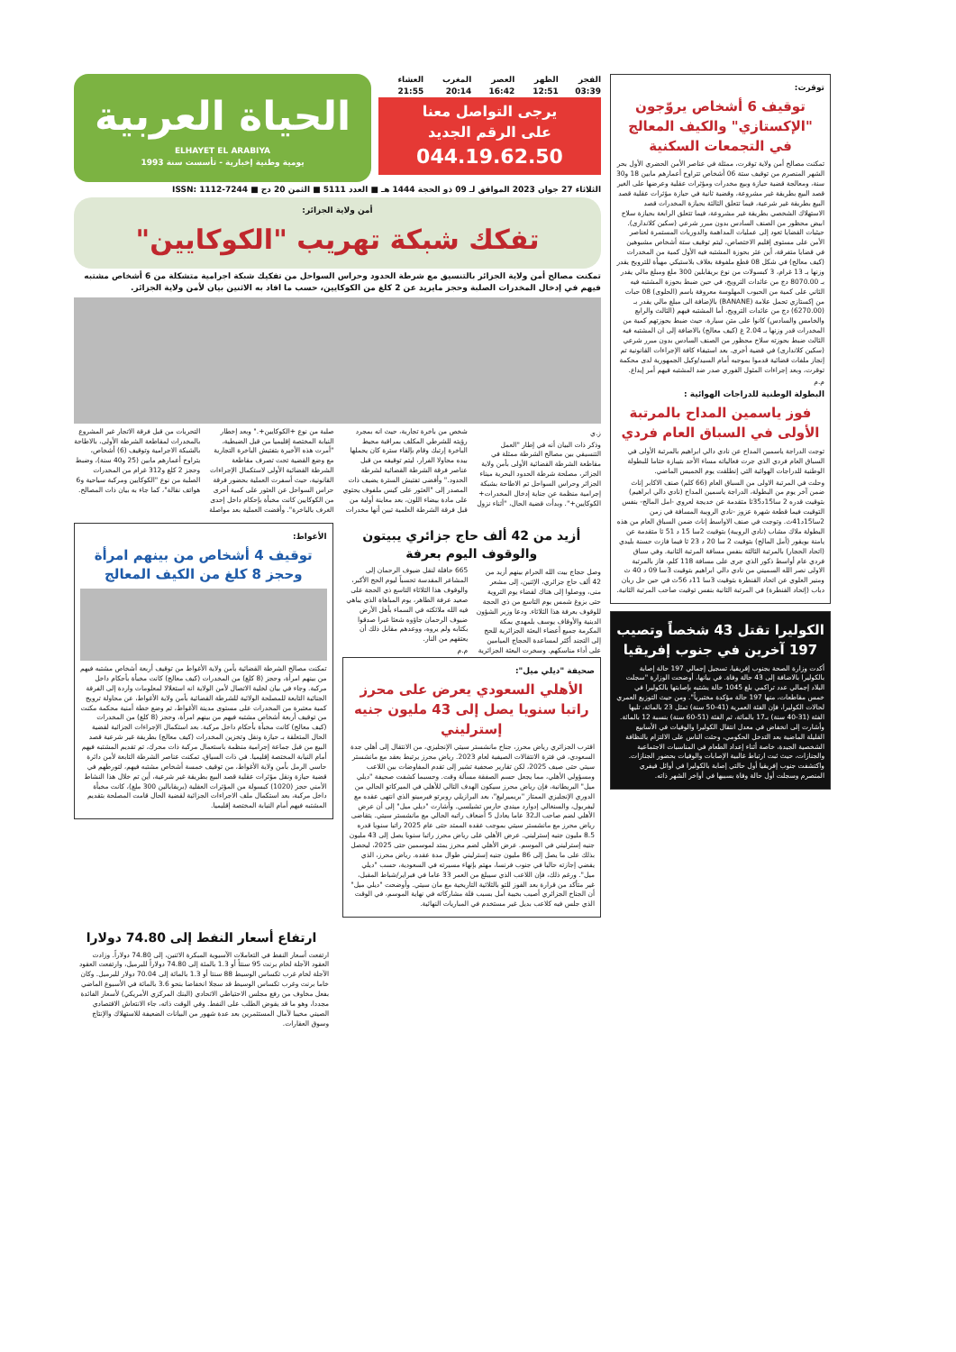توقرت:
توقيف 6 أشخاص يروّجون "الإكستازي" والكيف المعالج في التجمعات السكنية
تمكنت مصالح أمن ولاية توقرت، ممثلة في عناصر الأمن الحضري الأول بحر الشهر المنصرم من توقيف ستة 06 أشخاص تتراوح أعمارهم مابين 18 و30 سنة، ومعالجة قضية حيازة وبيع مخدرات ومؤثرات عقلية وعرضها على الغير قصد البيع بطريقة غير مشروعة، وقضية ثانية في حيازة مؤثرات عقلية قصد البيع بطريقة غير شرعية، فيما تتعلق الثالثة بحيازة المخدرات قصد الاستهلاك الشخصي بطريقة غير مشروعة، فيما تتعلق الرابعة بحيازة سلاح ابيض محظور من الصنف السادس بدون مبرر شرعي (سكين كلاندارى). حيثيات القضايا تعود إلى عمليات المداهمة والدوريات المستمرة لعناصر الأمن على مستوى إقليم الاختصاص، ليتم توقيف ستة أشخاص مشبوهين في قضايا متفرقة، أين عثر بحوزة المشتبه فيه الأول كمية من المخدرات (كيف معالج) في شكل 08 قطع ملفوفة بغلاف بلاستيكي مهيأة للترويج يقدر وزنها بـ 13 غرام، 3 كبسولات من نوع بريقابلين 300 ملغ ومبلغ مالي يقدر بـ 8070.00 دج من عائدات الترويج، في حين ضبط بحوزة المشتبه فيه الثاني على كمية من الحبوب المهلوسة معروفة باسم (الحلوى) 08 حبات من إكستازي تحمل علامة (BANANE) بالإضافة الى مبلغ مالي يقدر بـ (6270.00) دج من عائدات الترويج، أما المشتبه فيهم (الثالث والرابع والخامس والسادس) كانوا على متن سيارة، حيث ضبط بحوزتهم كمية من المخدرات قدر وزنها بـ 2.04 غ (كيف معالج) بالاضافة إلى ان المشتبه فيه الثالث ضبط بحوزته سلاح محظور من الصنف السادس بدون مبرر شرعي (سكين كلاندارى) في قضية أخرى. بعد استيفاء كافة الإجراءات القانونية تم إنجاز ملفات قضائية قدموا بموجبه أمام السيد/وكيل الجمهورية لدى محكمة توقرت، وبعد إجراءات المثول الفوري صدر ضد المشتبه فيهم أمر إيداع.
م.م
البطولة الوطنية للدراجات الهوائية :
فوز ياسمين المداح بالمرتبة الأولى في السباق العام فردي
توجت الدراجة ياسمين المداح عن نادي دالي ابراهيم بالمرتبة الأولى في السباق العام فردي الذي جرت فعالياته مساء الأحد بتيبازة ختاما للبطولة الوطنية للدراجات الهوائية التي إنطلقت يوم الخميس الماضي.
وحلت في المرتبة الاولى من السباق العام (66 كلم) صنف الاكابر إناث ضمن آخر يوم من البطولة، الدراجة ياسمين المداح (نادي دالي ابراهيم) بتوقيت قدره 2 سا15د35ثا متقدمة عن خديجة لعروي -امل المالح- بنفس التوقيت فيما قطعة شهرة عزوز -نادي الرويبة المسافة في زمن 2سا15د41ث. وتوجت في صنف الاواسط إناث ضمن السباق العام من هذه البطولة ملاك مشاب (نادي الرويبة) بتوقيت 2سا 15 د 51 ثا متقدمة عن يامنة بويقور (أمل المالح) بتوقيت 2 سا 20 د 23 ثا فيما فازت حسنة بليدي (اتحاد الحجار) بالمرتبة الثالثة بنفس مسافة المرتبة الثانية. وفي سباق فردي عام أواسط ذكور الذي جرى على مسافة 118 كلم، فاز بالمرتبة الاولى نصر الله السميني من نادي دالي ابراهيم بتوقيت 3سا 09 د 40 ث ومنير العلوي عن اتحاد القنطرة بتوقيت 3سا 11د 56ث في حين حل ريان دباب (إتحاد القنطرة) في المرتبة الثانية بنفس توقيت صاحب المرتبة الثانية.
الكوليرا تقتل 43 شخصاً وتصيب 197 آخرين في جنوب إفريقيا
أكدت وزارة الصحة بجنوب إفريقيا، تسجيل إجمالي 197 حالة إصابة بالكوليرا بالاضافة إلى 43 حالة وفاة. في بيانها، أوضحت الوزارة "سجلت البلاد إجمالي عدد تراكمي بلغ 1045 حالة يشتبه بإصابتها بالكوليرا في خمس مقاطعات، منها 197 حالة مؤكدة مختبرياً". ومن حيث التوزيع العمري لحالات الكوليرا، فإن الفئة العمرية (41-50 سنة) تمثل 23 بالمائة، تليها الفئة (31-40 سنة) بـ17 بالمائة، ثم الفئة (51-60 سنة) بنسبة 12 بالمائة. وأشارت إلى انخفاض في معدل انتقال الكوليرا والوفيات في الأسابيع القليلة الماضية بعد التدخل الحكومي، وحثت الناس على الالتزام بالنظافة الشخصية الجيدة، خاصة أثناء إعداد الطعام في المناسبات الاجتماعية والجنازات، حيث ثبت ارتباط غالبية الإصابات والوفيات بحضور الجنازات. واكتشفت جنوب إفريقيا أول حالتي إصابة بالكوليرا في أوائل فيفري المنصرم وسجلت أول حالة وفاة بسببها في أواخر الشهر ذاته.
الفجر 03:39 الظهر 12:51 العصر 16:42 المغرب 20:14 العشاء 21:55
يرجى التواصل معنا
على الرقم الجديد
044.19.62.50
الحياة العربية
ELHAYET EL ARABIYA
يومية وطنية إخبارية - تأسست سنة 1993
الثلاثاء 27 جوان 2023 الموافق لـ 09 ذو الحجة 1444 هـ ■ العدد 5111 ■ الثمن 20 دج ■ ISSN: 1112-7244
أمن ولاية الجزائر:
تفكك شبكة تهريب "الكوكايين"
تمكنت مصالح أمن ولاية الجزائر بالتنسيق مع شرطة الحدود وحراس السواحل من تفكيك شبكة اجرامية متشكلة من 6 أشخاص مشتبه فيهم في إدخال المخدرات الصلبة وحجز مايزيد عن 2 كلغ من الكوكايين، حسب ما افاد به الاثنين بيان لأمن ولاية الجزائر.
ز.ي
وذكر ذات البيان أنه في إطار "العمل التنسيقي بين مصالح الشرطة ممثلة في مقاطعة الشرطة القضائية الأولى بأمن ولاية الجزائر، مصلحة شرطة الحدود البحرية ميناء الجزائر وحراس السواحل تم الاطاحة بشبكة إجرامية منظمة عن جناية إدخال المخدرات+ الكوكايين+". وبدأت قضية الحال، "أثناء نزول شخص من باخرة تجارية، حيث انه بمجرد رؤيته للشرطي المكلف بمراقبة محيط الباخرة إرتبك وقام بإلقاء سترة كان يحملها بيده محاولا الفرار، ليتم توقيفه من قبل عناصر فرقة الشرطة القضائية لشرطة الحدود." وأفضى تفتيش السترة يضيف ذات المصدر إلى "العثور على كيس ملفوف يحتوي على مادة بيضاء اللون، بعد معاينة أولية من قبل فرقة الشرطة العلمية تبين أنها مخدرات صلبة من نوع +الكوكايين+." وبعد إخطار النيابة المختصة إقليميا من قبل الضبطية، "أمرت هذه الأخيرة بتفتيش الباخرة التجارية مع وضع القضية تحت تصرف مقاطعة الشرطة القضائية الأولى لاستكمال الإجراءات القانونية، حيث أسفرت العملية بحضور فرقة حراس السواحل عن العثور على كمية أخرى من الكوكايين كانت مخبأة بإحكام داخل إحدى الغرف بالباخرة". وأفضت العملية بعد مواصلة التحريات من قبل فرقة الاتجار غير المشروع بالمخدرات لمقاطعة الشرطة الأولى، بالاطاحة بالشبكة الاجرامية وتوقيف (6) أشخاص، يتراوح أعمارهم مابين (25 و40 سنة)، وضبط وحجز 2 كلغ و312 غرام من المخدرات الصلبة من نوع "الكوكايين ومركبة سياحية و6 هواتف نقالة"، كما جاء به بيان ذات المصالح.
أزيد من 42 ألف حاج جزائري يبيتون والوقوف اليوم بعرفة
وصل حجاج بيت الله الحرام بينهم أزيد من 42 ألف حاج جزائري، الإثنين، إلى مشعر منى، ووصلوا إلى هناك لقضاء يوم التروية حتى بزوغ شمس يوم التاسع من ذي الحجة للوقوف بعرفة هذا الثلاثاء. ودعا وزير الشؤون الدينية والأوقاف يوسف بلمهدي بمكة المكرمة جميع أعضاء البعثة الجزائرية للحج إلى التجند أكثر لمساعدة الحجاج الميامين على أداء مناسكهم. وسخرت البعثة الجزائرية 665 حافلة لنقل ضيوف الرحمان إلى المشاعر المقدسة تحسباً ليوم الحج الأكبر، والوقوف هذا الثلاثاء التاسع ذي الحجة على صعيد عرفة الطاهر، يوم المباهاة الذي يباهي فيه الله ملائكته في السماء بأهل الأرض ضيوف الرحمان جاؤوه شعثا غبرا صدقوا بكتابه ولم يروه، ووعدهم مقابل ذلك أن يعتقهم من النار.
م.م
صحيفة "ديلي ميل":
الأهلي السعودي يعرض على محرز راتبا سنويا يصل إلى 43 مليون جنيه إسترليني
اقترب الجزائري رياض محرز، جناح مانشستر سيتي الإنجليزي، من الانتقال إلى أهلي جدة السعودي، في فترة الانتقالات الصيفية لعام 2023. رياض محرز يرتبط بعقد مع مانشستر سيتي حتى صيف 2025، لكن تقارير صحفية تشير إلى تقدم المفاوضات بين اللاعب ومسؤولي الأهلي، مما يجعل حسم الصفقة مسألة وقت. وحسبما كشفت صحيفة "ديلي ميل" البريطانية، فإن رياض محرز سيكون الهدف التالي للأهلي في الميركاتو الحالي من الدوري الإنجليزي الممتاز "بريميرليغ"، بعد البرازيلي روبرتو فيرمينو الذي انتهى عقده مع ليفربول، والسنغالي إدوارد ميندي حارس تشيلسي. وأشارت "ديلي ميل" إلى أن عرض الأهلي لضم صاحب الـ32 عاما يعادل 5 أضعاف راتبه الحالي مع مانشستر سيتي. يتقاضى رياض محرز مع مانشستر سيتي بموجب عقده الممتد حتى عام 2025 راتبا سنويا قدره 8.5 مليون جنيه إسترليني. عرض الأهلي على رياض محرز راتبا سنويا يصل إلى 43 مليون جنيه إسترليني في الموسم. عرض الأهلي لضم محرز يمتد لموسمين حتى 2025، ليحصل بذلك على ما يصل إلى 86 مليون جنيه إسترليني طوال مدة عقده. رياض محرز، الذي يقضي إجازته حاليا في جنوب فرنسا، مهتم بإنهاء مسيرته في السعودية، حسب "ديلي ميل". ورغم ذلك، فإن اللاعب الذي سيبلغ من العمر 33 عاما في فبراير/شباط المقبل، غير متأكد من قرارة بعد الفوز للتو بالثلاثية التاريخية مع مان سيتي. وأوضحت "ديلي ميل" أن الجناح الجزائري أصيب بخيبة أمل بسبب قلة مشاركاته في نهاية الموسم، في الوقت الذي جلس فيه كلاعب بديل غير مستخدم في المباريات النهائية.
الأغواط:
توقيف 4 أشخاص من بينهم امرأة وحجز 8 كلغ من الكيف المعالج
تمكنت مصالح الشرطة القضائية بأمن ولاية الأغواط من توقيف أربعة أشخاص مشتبه فيهم من بينهم امرأة، وحجز (8 كلغ) من المخدرات (كيف معالج) كانت مخبأة بأحكام داخل مركبة. وجاء في بيان لخلية الاتصال لأمن الولاية انه استغلالا لمعلومات واردة إلى الفرقة الجنائية التابعة للمصلحة الولائية للشرطة القضائية بأمن ولاية الأغواط، عن محاولة ترويج كمية معتبرة من المخدرات على مستوى مدينة الأغواط، تم وضع خطة أمنية محكمة مكنت من توقيف أربعة أشخاص مشتبه فيهم من بينهم امرأة، وحجز (8 كلغ) من المخدرات (كيف معالج) كانت مخبأة بأحكام داخل مركبة. بعد استكمال الإجراءات الجزائية لقضية الحال المتعلقة بـ حيازة ونقل وتخزين المخدرات (كيف معالج) بطريقة غير شرعية قصد البيع من قبل جماعة إجرامية منظمة باستعمال مركبة ذات محرك، تم تقديم المشتبه فيهم أمام النيابة المختصة إقليميا. في ذات السياق، تمكنت عناصر الشرطة التابعة لأمن دائرة حاسي الرمل بأمن ولاية الأغواط، من توقيف خمسة أشخاص مشتبه فيهم، لتورطهم في قضية حيازة ونقل مؤثرات عقلية قصد البيع بطريقة غير شرعية، أين تم خلال هذا النشاط الأمني حجز (1020) كبسولة من المؤثرات العقلية (بريقابالين 300 ملغ)، كانت مخبأة داخل مركبة، بعد استكمال ملف الاجراءات الجزائية لقضية الحال قامت المصلحة بتقديم المشتبه فيهم أمام النيابة المختصة إقليميا.
ارتفاع أسعار النفط إلى 74.80 دولارا
ارتفعت أسعار النفط في التعاملات الآسيوية المبكرة الاثنين، إلى 74.80 دولاراً. وزادت العقود الآجلة لخام برنت 95 سنتاً أو 1.3 بالمئة إلى 74.80 دولاراً للبرميل، وارتفعت العقود الآجلة لخام غرب تكساس الوسيط 88 سنتا أو 1.3 بالمائة إلى 70.04 دولار للبرميل. وكان خاما برنت وغرب تكساس الوسيط قد سجلا انخفاضا بنحو 3.6 بالمائة في الأسبوع الماضي بفعل مخاوف من رفع مجلس الاحتياطي الاتحادي (البنك المركزي الأمريكي) لأسعار الفائدة مجددا، وهو ما قد يقوض الطلب على النفط. وفي الوقت ذاته، جاء الانتعاش الاقتصادي الصيني مخيبا لآمال المستثمرين بعد عدة شهور من البيانات الضعيفة للاستهلاك والإنتاج وسوق العقارات.